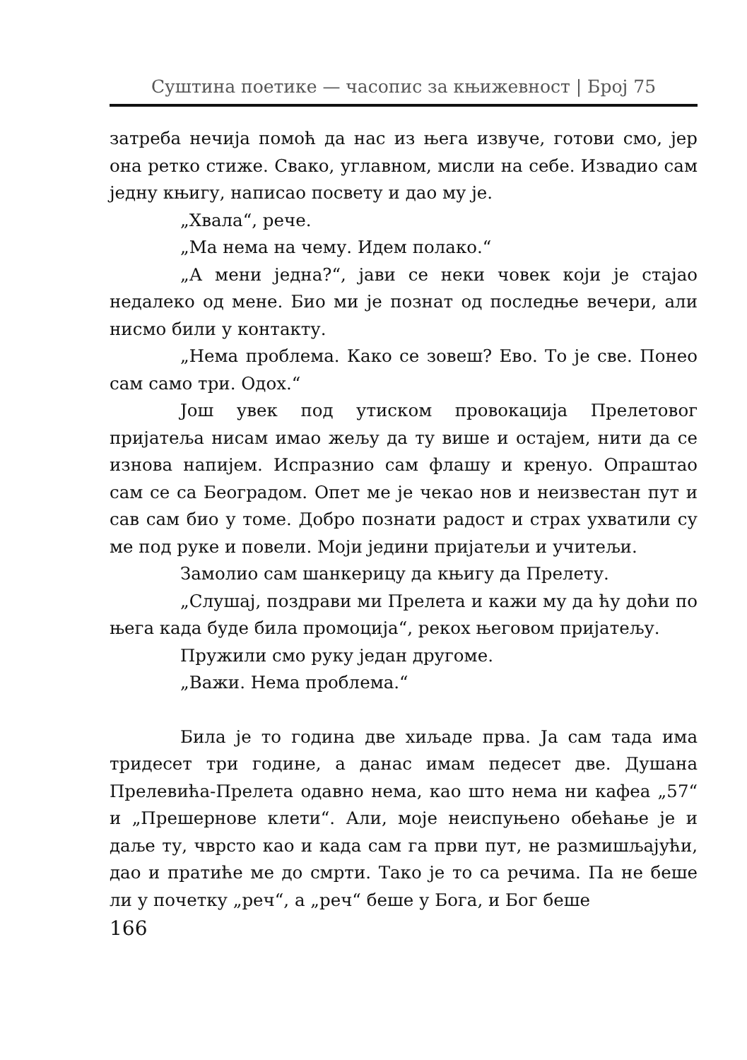Суштина поетике — часопис за књижевност | Број 75
затреба нечија помоћ да нас из њега извуче, готови смо, јер она ретко стиже. Свако, углавном, мисли на себе. Извадио сам једну књигу, написао посвету и дао му је.
„Хвала“, рече.
„Ма нема на чему. Идем полако.“
„А мени једна?“, јави се неки човек који је стајао недалеко од мене. Био ми је познат од последње вечери, али нисмо били у контакту.
„Нема проблема. Како се зовеш? Ево. То је све. Понео сам само три. Одох.“
Још увек под утиском провокација Прелетовог пријатеља нисам имао жељу да ту више и остајем, нити да се изнова напијем. Испразнио сам флашу и кренуо. Опраштао сам се са Београдом. Опет ме је чекао нов и неизвестан пут и сав сам био у томе. Добро познати радост и страх ухватили су ме под руке и повели. Моји једини пријатељи и учитељи.
Замолио сам шанкерицу да књигу да Прелету.
„Слушај, поздрави ми Прелета и кажи му да ћу доћи по њега када буде била промоција“, рекох његовом пријатељу.
Пружили смо руку један другоме.
„Важи. Нема проблема.“
Била је то година две хиљаде прва. Ја сам тада има тридесет три године, а данас имам педесет две. Душана Прелевића-Прелета одавно нема, као што нема ни кафеа „57“ и „Прешернове клети“. Али, моје неиспуњено обећање је и даље ту, чврсто као и када сам га први пут, не размишљајући, дао и пратиће ме до смрти. Тако је то са речима. Па не беше ли у почетку „реч“, а „реч“ беше у Бога, и Бог беше
166